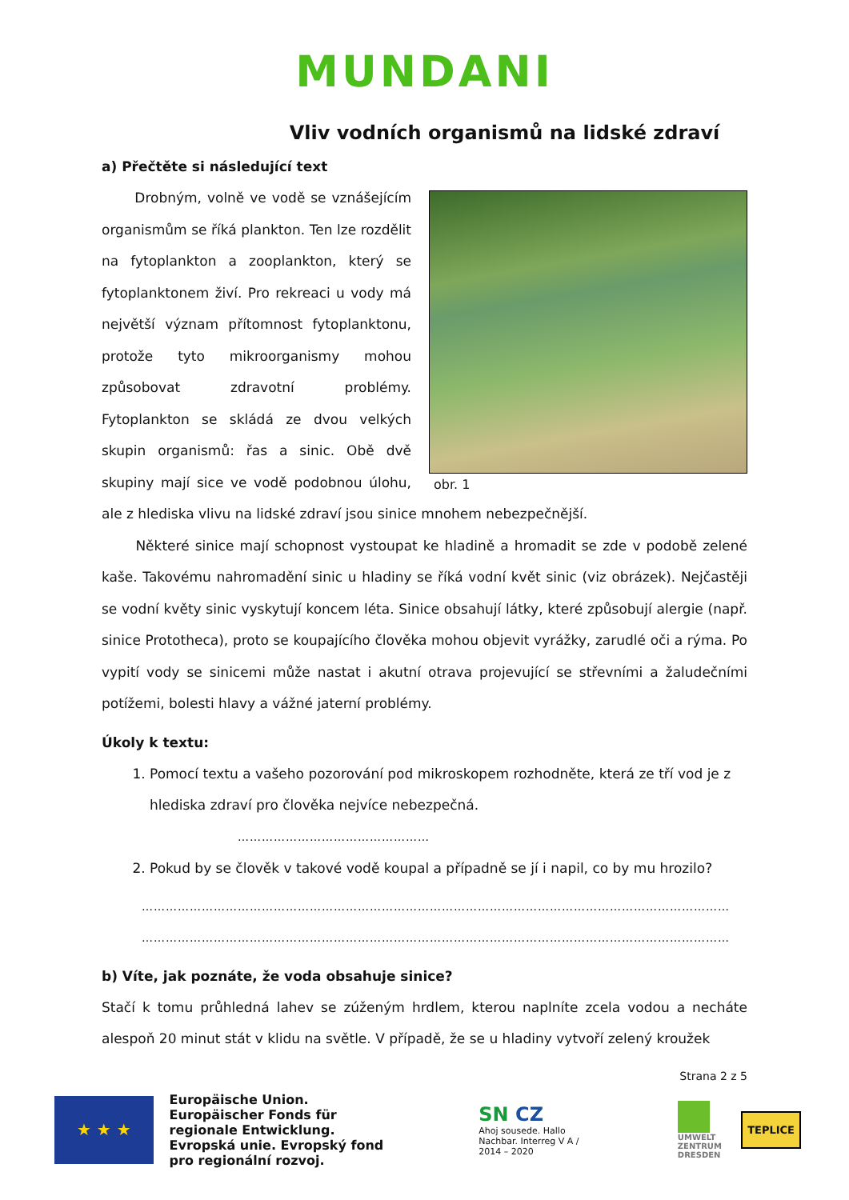MUNDANI
Vliv vodních organismů na lidské zdraví
a) Přečtěte si následující text
obr. 1
Drobným, volně ve vodě se vznášejícím organismům se říká plankton. Ten lze rozdělit na fytoplankton a zooplankton, který se fytoplanktonem živí. Pro rekreaci u vody má největší význam přítomnost fytoplanktonu, protože tyto mikroorganismy mohou způsobovat zdravotní problémy. Fytoplankton se skládá ze dvou velkých skupin organismů: řas a sinic. Obě dvě skupiny mají sice ve vodě podobnou úlohu, ale z hlediska vlivu na lidské zdraví jsou sinice mnohem nebezpečnější.
Některé sinice mají schopnost vystoupat ke hladině a hromadit se zde v podobě zelené kaše. Takovému nahromadění sinic u hladiny se říká vodní květ sinic (viz obrázek). Nejčastěji se vodní květy sinic vyskytují koncem léta. Sinice obsahují látky, které způsobují alergie (např. sinice Prototheca), proto se koupajícího člověka mohou objevit vyrážky, zarudlé oči a rýma. Po vypití vody se sinicemi může nastat i akutní otrava projevující se střevními a žaludečními potížemi, bolesti hlavy a vážné jaterní problémy.
Úkoly k textu:
1. Pomocí textu a vašeho pozorování pod mikroskopem rozhodněte, která ze tří vod je z hlediska zdraví pro člověka nejvíce nebezpečná.
…………………………………………
2. Pokud by se člověk v takové vodě koupal a případně se jí i napil, co by mu hrozilo?
…………………………………………………………………………………………………………………………………
…………………………………………………………………………………………………………………………………
b) Víte, jak poznáte, že voda obsahuje sinice?
Stačí k tomu průhledná lahev se zúženým hrdlem, kterou naplníte zcela vodou a necháte alespoň 20 minut stát v klidu na světle. V případě, že se u hladiny vytvoří zelený kroužek
Strana 2 z 5
★ ★ ★
Europäische Union. Europäischer Fonds für regionale Entwicklung. Evropská unie. Evropský fond pro regionální rozvoj.
SN CZ
Ahoj sousede. Hallo Nachbar. Interreg V A / 2014 – 2020
UMWELT ZENTRUM DRESDEN
TEPLICE